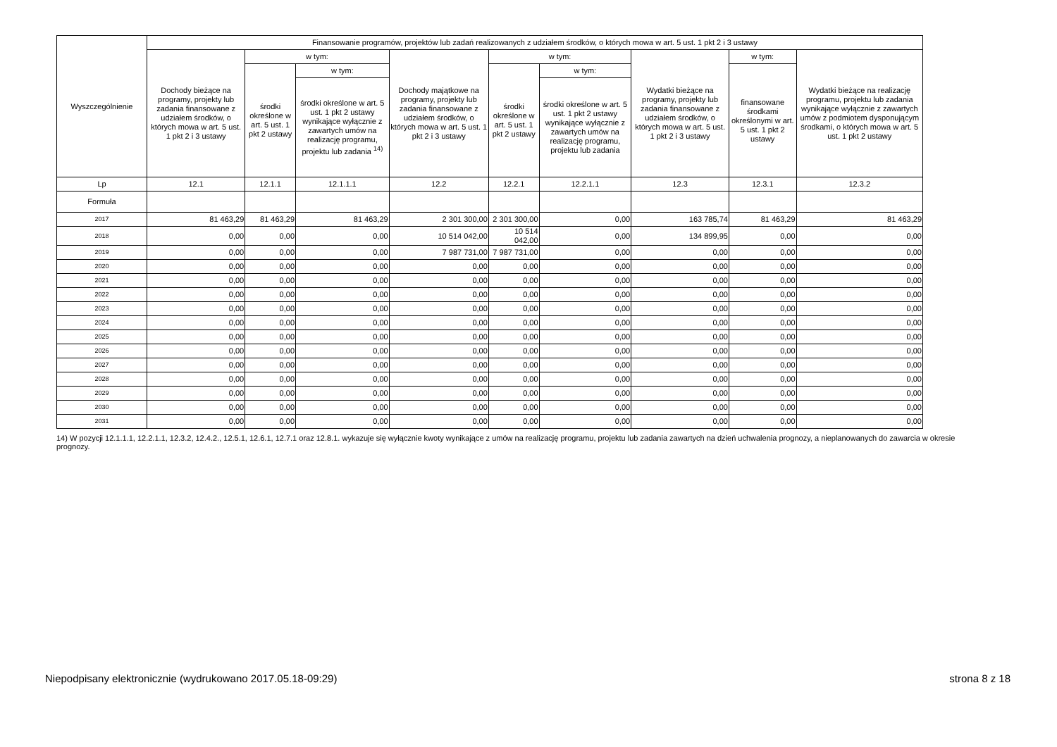| Wyszczególnienie | Finansowanie programów, projektów lub zadań realizowanych z udziałem środków, o których mowa w art. 5 ust. 1 pkt 2 i 3 ustawy | | | | | | | | |
| --- | --- | --- | --- | --- | --- | --- | --- | --- | --- |
| | Dochody bieżące na programy, projekty lub zadania finansowane z udziałem środków, o których mowa w art. 5 ust. 1 pkt 2 i 3 ustawy | w tym: | | Dochody majątkowe na programy, projekty lub zadania finansowane z udziałem środków, o których mowa w art. 5 ust. 1 pkt 2 i 3 ustawy | w tym: | | Wydatki bieżące na programy, projekty lub zadania finansowane z udziałem środków, o których mowa w art. 5 ust. 1 pkt 2 i 3 ustawy | w tym: | Wydatki bieżące na realizację programu, projektu lub zadania wynikające wyłącznie z zawartych umów z podmiotem dysponującym środkami, o których mowa w art. 5 ust. 1 pkt 2 ustawy |
| | | środki określone w art. 5 ust. 1 pkt 2 ustawy | w tym: | | środki określone w art. 5 ust. 1 pkt 2 ustawy | w tym: | | finansowane środkami określonymi w art. 5 ust. 1 pkt 2 ustawy | |
| | | | środki określone w art. 5 ust. 1 pkt 2 ustawy wynikające wyłącznie z zawartych umów na realizację programu, projektu lub zadania <sup>14)</sup> | | | środki określone w art. 5 ust. 1 pkt 2 ustawy wynikające wyłącznie z zawartych umów na realizację programu, projektu lub zadania | | | |
| Lp | 12.1 | 12.1.1 | 12.1.1.1 | 12.2 | 12.2.1 | 12.2.1.1 | 12.3 | 12.3.1 | 12.3.2 |
| Formuła | | | | | | | | | |
| 2017 | 81 463,29 | 81 463,29 | 81 463,29 | 2 301 300,00 | 2 301 300,00 | 0,00 | 163 785,74 | 81 463,29 | 81 463,29 |
| 2018 | 0,00 | 0,00 | 0,00 | 10 514 042,00 | 10 514 042,00 | 0,00 | 134 899,95 | 0,00 | 0,00 |
| 2019 | 0,00 | 0,00 | 0,00 | 7 987 731,00 | 7 987 731,00 | 0,00 | 0,00 | 0,00 | 0,00 |
| 2020 | 0,00 | 0,00 | 0,00 | 0,00 | 0,00 | 0,00 | 0,00 | 0,00 | 0,00 |
| 2021 | 0,00 | 0,00 | 0,00 | 0,00 | 0,00 | 0,00 | 0,00 | 0,00 | 0,00 |
| 2022 | 0,00 | 0,00 | 0,00 | 0,00 | 0,00 | 0,00 | 0,00 | 0,00 | 0,00 |
| 2023 | 0,00 | 0,00 | 0,00 | 0,00 | 0,00 | 0,00 | 0,00 | 0,00 | 0,00 |
| 2024 | 0,00 | 0,00 | 0,00 | 0,00 | 0,00 | 0,00 | 0,00 | 0,00 | 0,00 |
| 2025 | 0,00 | 0,00 | 0,00 | 0,00 | 0,00 | 0,00 | 0,00 | 0,00 | 0,00 |
| 2026 | 0,00 | 0,00 | 0,00 | 0,00 | 0,00 | 0,00 | 0,00 | 0,00 | 0,00 |
| 2027 | 0,00 | 0,00 | 0,00 | 0,00 | 0,00 | 0,00 | 0,00 | 0,00 | 0,00 |
| 2028 | 0,00 | 0,00 | 0,00 | 0,00 | 0,00 | 0,00 | 0,00 | 0,00 | 0,00 |
| 2029 | 0,00 | 0,00 | 0,00 | 0,00 | 0,00 | 0,00 | 0,00 | 0,00 | 0,00 |
| 2030 | 0,00 | 0,00 | 0,00 | 0,00 | 0,00 | 0,00 | 0,00 | 0,00 | 0,00 |
| 2031 | 0,00 | 0,00 | 0,00 | 0,00 | 0,00 | 0,00 | 0,00 | 0,00 | 0,00 |
14) W pozycji 12.1.1.1, 12.2.1.1, 12.3.2, 12.4.2., 12.5.1, 12.6.1, 12.7.1 oraz 12.8.1. wykazuje się wyłącznie kwoty wynikające z umów na realizację programu, projektu lub zadania zawartych na dzień uchwalenia prognozy, a nieplanowanych do zawarcia w okresie prognozy.
Niepodpisany elektronicznie (wydrukowano 2017.05.18-09:29) strona 8 z 18